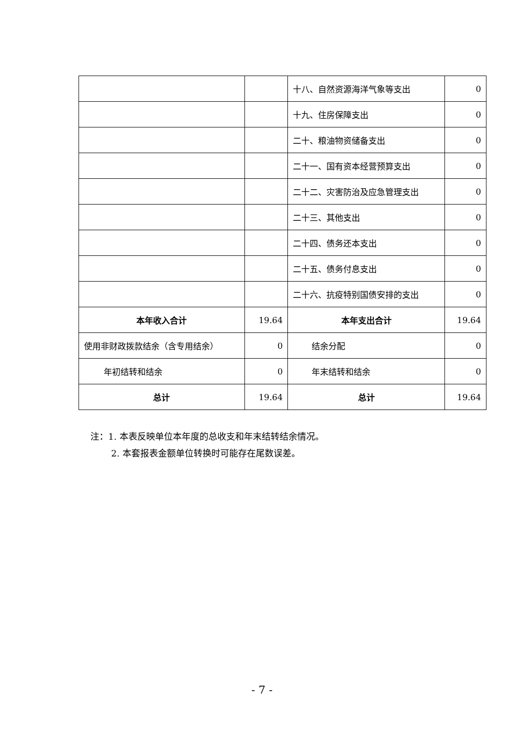| | | 十八、自然资源海洋气象等支出 | 0 |
| | | 十九、住房保障支出 | 0 |
| | | 二十、粮油物资储备支出 | 0 |
| | | 二十一、国有资本经营预算支出 | 0 |
| | | 二十二、灾害防治及应急管理支出 | 0 |
| | | 二十三、其他支出 | 0 |
| | | 二十四、债务还本支出 | 0 |
| | | 二十五、债务付息支出 | 0 |
| | | 二十六、抗疫特别国债安排的支出 | 0 |
| 本年收入合计 | 19.64 | 本年支出合计 | 19.64 |
| 使用非财政拨款结余（含专用结余） | 0 | 结余分配 | 0 |
| 年初结转和结余 | 0 | 年末结转和结余 | 0 |
| 总计 | 19.64 | 总计 | 19.64 |
注：1. 本表反映单位本年度的总收支和年末结转结余情况。
2. 本套报表金额单位转换时可能存在尾数误差。
- 7 -